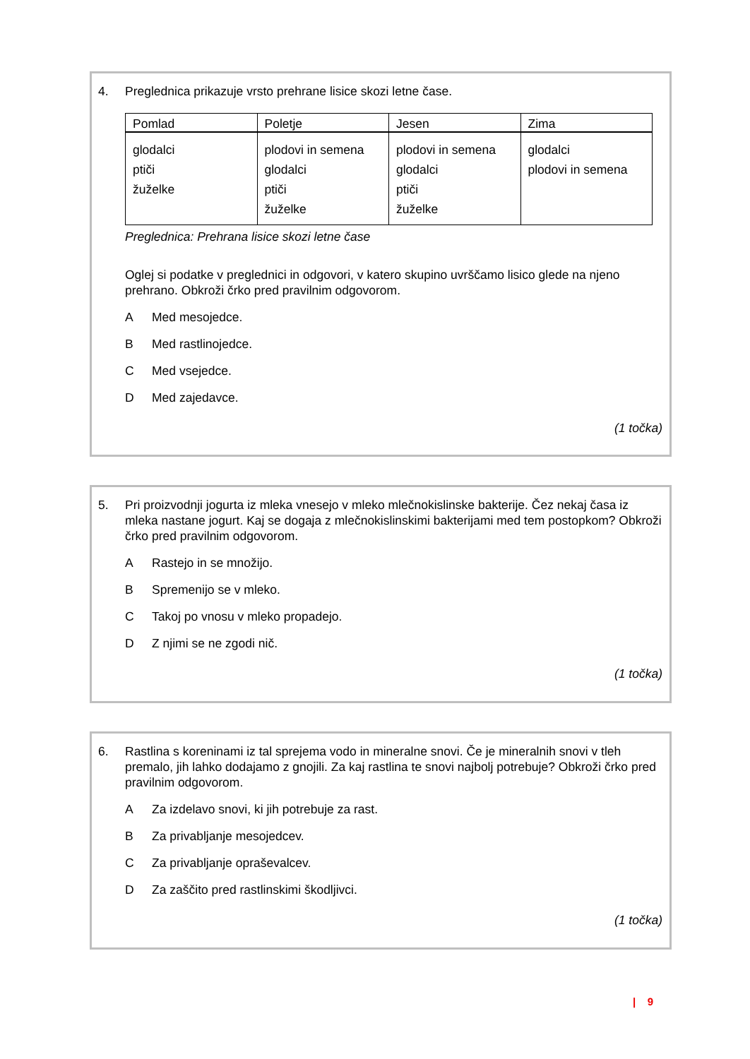4. Preglednica prikazuje vrsto prehrane lisice skozi letne čase.
| Pomlad | Poletje | Jesen | Zima |
| --- | --- | --- | --- |
| glodalci ptiči žuželke | plodovi in semena glodalci ptiči žuželke | plodovi in semena glodalci ptiči žuželke | glodalci plodovi in semena |
Preglednica: Prehrana lisice skozi letne čase
Oglej si podatke v preglednici in odgovori, v katero skupino uvrščamo lisico glede na njeno prehrano. Obkroži črko pred pravilnim odgovorom.
A Med mesojedce.
B Med rastlinojedce.
C Med vsejedce.
D Med zajedavce.
(1 točka)
5. Pri proizvodnji jogurta iz mleka vnesejo v mleko mlečnokislinske bakterije. Čez nekaj časa iz mleka nastane jogurt. Kaj se dogaja z mlečnokislinskimi bakterijami med tem postopkom? Obkroži črko pred pravilnim odgovorom.
A Rastejo in se množijo.
B Spremenijo se v mleko.
C Takoj po vnosu v mleko propadejo.
D Z njimi se ne zgodi nič.
(1 točka)
6. Rastlina s koreninami iz tal sprejema vodo in mineralne snovi. Če je mineralnih snovi v tleh premalo, jih lahko dodajamo z gnojili. Za kaj rastlina te snovi najbolj potrebuje? Obkroži črko pred pravilnim odgovorom.
A Za izdelavo snovi, ki jih potrebuje za rast.
B Za privabljanje mesojedcev.
C Za privabljanje opraševalcev.
D Za zaščito pred rastlinskimi škodljivci.
(1 točka)
| 9